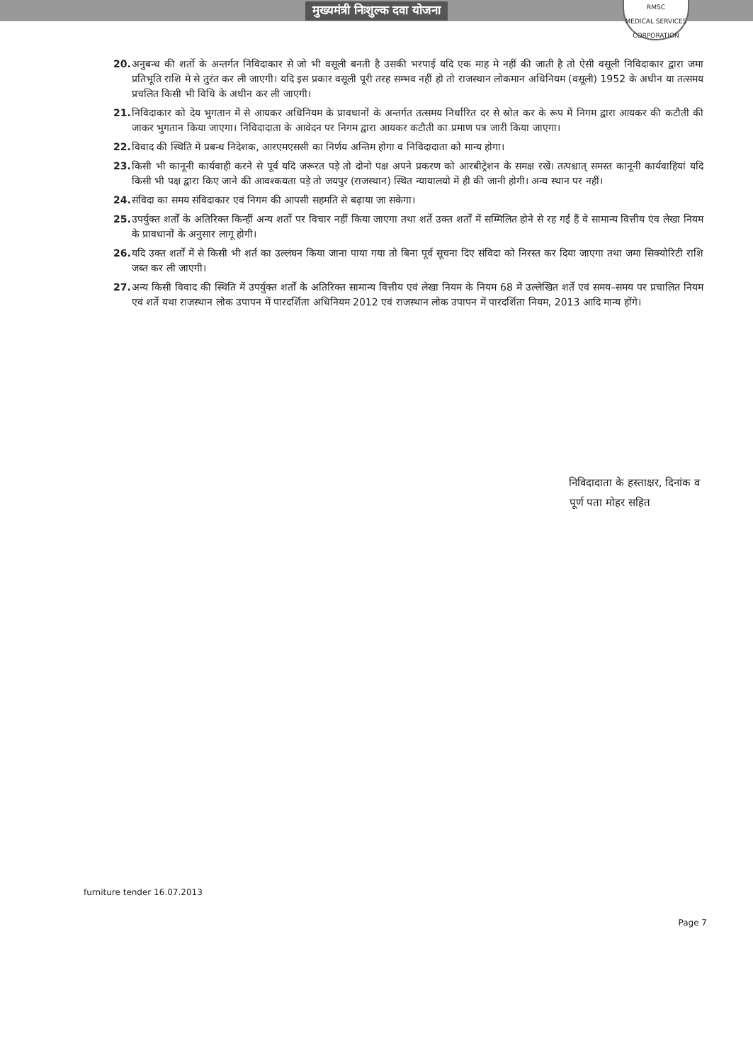मुख्यमंत्री निःशुल्क दवा योजना
RMSC
MEDICAL SERVICES CORPORATION
20. अनुबन्ध की शर्तो के अन्तर्गत निविदाकार से जो भी वसूली बनती है उसकी भरपाई यदि एक माह मे नहीं की जाती है तो ऐसी वसूली निविदाकार द्वारा जमा प्रतिभूति राशि मे से तुरंत कर ली जाएगी। यदि इस प्रकार वसूली पूरी तरह सम्भव नहीं हो तो राजस्थान लोकमान अधिनियम (वसूली) 1952 के अधीन या तत्समय प्रचलित किसी भी विधि के अधीन कर ली जाएगी।
21. निविदाकार को देय भुगतान में से आयकर अधिनियम के प्रावधानों के अन्तर्गत तत्समय निर्धारित दर से स्रोत कर के रूप में निगम द्वारा आयकर की कटौती की जाकर भुगतान किया जाएगा। निविदादाता के आवेदन पर निगम द्वारा आयकर कटौती का प्रमाण पत्र जारी किया जाएगा।
22. विवाद की स्थिति में प्रबन्ध निदेशक, आरएमएससी का निर्णय अन्तिम होगा व निविदादाता को मान्य होगा।
23. किसी भी कानूनी कार्यवाही करने से पूर्व यदि जरूरत पड़े तो दोनो पक्ष अपने प्रकरण को आरबीट्रेशन के समक्ष रखें। तत्पश्चात् समस्त कानूनी कार्यवाहियां यदि किसी भी पक्ष द्वारा किए जाने की आवश्कयता पड़े तो जयपुर (राजस्थान) स्थित न्यायालयो में ही की जानी होगी। अन्य स्थान पर नहीं।
24. संविदा का समय संविदाकार एवं निगम की आपसी सहमति से बढ़ाया जा सकेगा।
25. उपर्युक्त शर्तों के अतिरिक्त किन्हीं अन्य शर्तो पर विचार नहीं किया जाएगा तथा शर्ते उक्त शर्तों में सम्मिलित होने से रह गई हैं वे सामान्य वित्तीय एंव लेखा नियम के प्रावधानों के अनुसार लागू होगी।
26. यदि उक्त शर्तों में से किसी भी शर्त का उल्लंघन किया जाना पाया गया तो बिना पूर्व सूचना दिए संविदा को निरस्त कर दिया जाएगा तथा जमा सिक्योरिटी राशि जब्त कर ली जाएगी।
27. अन्य किसी विवाद की स्थिति में उपर्युक्त शर्तों के अतिरिक्त सामान्य वित्तीय एवं लेखा नियम के नियम 68 में उल्लेखित शर्ते एवं समय–समय पर प्रचालित नियम एवं शर्ते यथा राजस्थान लोक उपापन में पारदर्शिता अधिनियम 2012 एवं राजस्थान लोक उपापन में पारदर्शिता नियम, 2013 आदि मान्य होंगे।
निविदादाता के हस्ताक्षर, दिनांक व
पूर्ण पता मोहर सहित
furniture tender 16.07.2013
Page 7